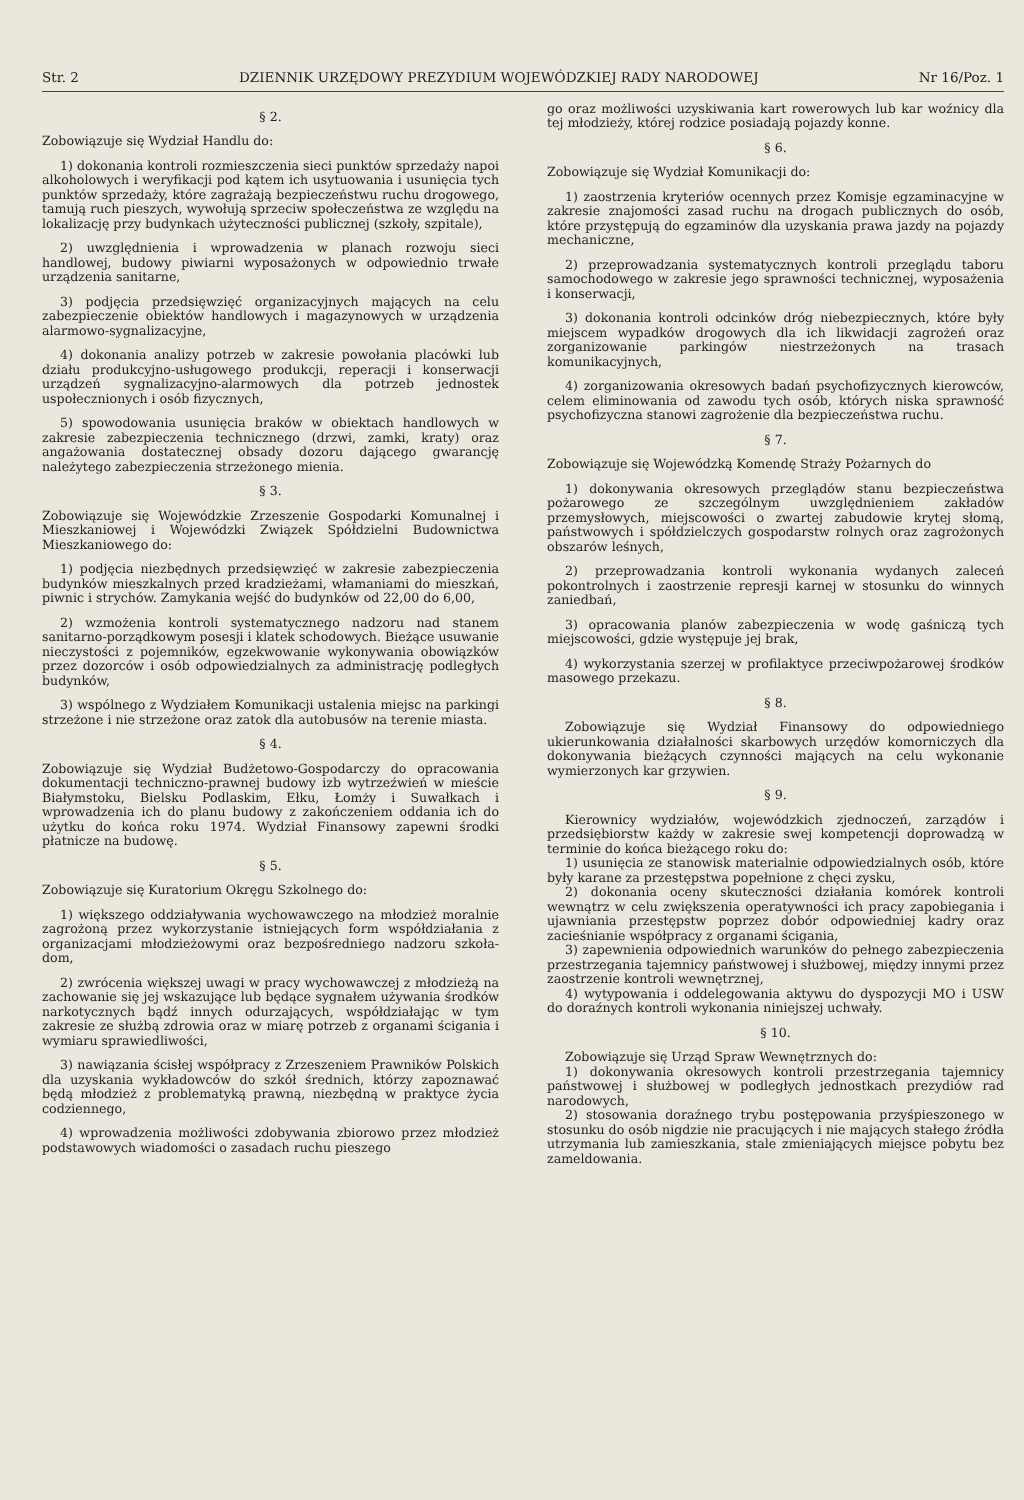Str. 2 DZIENNIK URZĘDOWY PREZYDIUM WOJEWÓDZKIEJ RADY NARODOWEJ Nr 16/Poz. 1
§ 2.
Zobowiązuje się Wydział Handlu do:
1) dokonania kontroli rozmieszczenia sieci punktów sprzedaży napoi alkoholowych i weryfikacji pod kątem ich usytuowania i usunięcia tych punktów sprzedaży, które zagrażają bezpieczeństwu ruchu drogowego, tamują ruch pieszych, wywołują sprzeciw społeczeństwa ze względu na lokalizację przy budynkach użyteczności publicznej (szkoły, szpitale),
2) uwzględnienia i wprowadzenia w planach rozwoju sieci handlowej, budowy piwiarni wyposażonych w odpowiednio trwałe urządzenia sanitarne,
3) podjęcia przedsięwzięć organizacyjnych mających na celu zabezpieczenie obiektów handlowych i magazynowych w urządzenia alarmowo-sygnalizacyjne,
4) dokonania analizy potrzeb w zakresie powołania placówki lub działu produkcyjno-usługowego produkcji, reperacji i konserwacji urządzeń sygnalizacyjno-alarmowych dla potrzeb jednostek uspołecznionych i osób fizycznych,
5) spowodowania usunięcia braków w obiektach handlowych w zakresie zabezpieczenia technicznego (drzwi, zamki, kraty) oraz angażowania dostatecznej obsady dozoru dającego gwarancję należytego zabezpieczenia strzeżonego mienia.
§ 3.
Zobowiązuje się Wojewódzkie Zrzeszenie Gospodarki Komunalnej i Mieszkaniowej i Wojewódzki Związek Spółdzielni Budownictwa Mieszkaniowego do:
1) podjęcia niezbędnych przedsięwzięć w zakresie zabezpieczenia budynków mieszkalnych przed kradzieżami, włamaniami do mieszkań, piwnic i strychów. Zamykania wejść do budynków od 22,00 do 6,00,
2) wzmożenia kontroli systematycznego nadzoru nad stanem sanitarno-porządkowym posesji i klatek schodowych. Bieżące usuwanie nieczystości z pojemników, egzekwowanie wykonywania obowiązków przez dozorców i osób odpowiedzialnych za administrację podległych budynków,
3) wspólnego z Wydziałem Komunikacji ustalenia miejsc na parkingi strzeżone i nie strzeżone oraz zatok dla autobusów na terenie miasta.
§ 4.
Zobowiązuje się Wydział Budżetowo-Gospodarczy do opracowania dokumentacji techniczno-prawnej budowy izb wytrzeźwień w mieście Białymstoku, Bielsku Podlaskim, Ełku, Łomży i Suwałkach i wprowadzenia ich do planu budowy z zakończeniem oddania ich do użytku do końca roku 1974. Wydział Finansowy zapewni środki płatnicze na budowę.
§ 5.
Zobowiązuje się Kuratorium Okręgu Szkolnego do:
1) większego oddziaływania wychowawczego na młodzież moralnie zagrożoną przez wykorzystanie istniejących form współdziałania z organizacjami młodzieżowymi oraz bezpośredniego nadzoru szkoła-dom,
2) zwrócenia większej uwagi w pracy wychowawczej z młodzieżą na zachowanie się jej wskazujące lub będące sygnałem używania środków narkotycznych bądź innych odurzających, współdziałając w tym zakresie ze służbą zdrowia oraz w miarę potrzeb z organami ścigania i wymiaru sprawiedliwości,
3) nawiązania ścisłej współpracy z Zrzeszeniem Prawników Polskich dla uzyskania wykładowców do szkół średnich, którzy zapoznawać będą młodzież z problematyką prawną, niezbędną w praktyce życia codziennego,
4) wprowadzenia możliwości zdobywania zbiorowo przez młodzież podstawowych wiadomości o zasadach ruchu pieszego
go oraz możliwości uzyskiwania kart rowerowych lub kar woźnicy dla tej młodzieży, której rodzice posiadają pojazdy konne.
§ 6.
Zobowiązuje się Wydział Komunikacji do:
1) zaostrzenia kryteriów ocennych przez Komisje egzaminacyjne w zakresie znajomości zasad ruchu na drogach publicznych do osób, które przystępują do egzaminów dla uzyskania prawa jazdy na pojazdy mechaniczne,
2) przeprowadzania systematycznych kontroli przeglądu taboru samochodowego w zakresie jego sprawności technicznej, wyposażenia i konserwacji,
3) dokonania kontroli odcinków dróg niebezpiecznych, które były miejscem wypadków drogowych dla ich likwidacji zagrożeń oraz zorganizowanie parkingów niestrzeżonych na trasach komunikacyjnych,
4) zorganizowania okresowych badań psychofizycznych kierowców, celem eliminowania od zawodu tych osób, których niska sprawność psychofizyczna stanowi zagrożenie dla bezpieczeństwa ruchu.
§ 7.
Zobowiązuje się Wojewódzką Komendę Straży Pożarnych do
1) dokonywania okresowych przeglądów stanu bezpieczeństwa pożarowego ze szczególnym uwzględnieniem zakładów przemysłowych, miejscowości o zwartej zabudowie krytej słomą, państwowych i spółdzielczych gospodarstw rolnych oraz zagrożonych obszarów leśnych,
2) przeprowadzania kontroli wykonania wydanych zaleceń pokontrolnych i zaostrzenie represji karnej w stosunku do winnych zaniedbań,
3) opracowania planów zabezpieczenia w wodę gaśniczą tych miejscowości, gdzie występuje jej brak,
4) wykorzystania szerzej w profilaktyce przeciwpożarowej środków masowego przekazu.
§ 8.
Zobowiązuje się Wydział Finansowy do odpowiedniego ukierunkowania działalności skarbowych urzędów komorniczych dla dokonywania bieżących czynności mających na celu wykonanie wymierzonych kar grzywien.
§ 9.
Kierownicy wydziałów, wojewódzkich zjednoczeń, zarządów i przedsiębiorstw każdy w zakresie swej kompetencji doprowadzą w terminie do końca bieżącego roku do:
1) usunięcia ze stanowisk materialnie odpowiedzialnych osób, które były karane za przestępstwa popełnione z chęci zysku,
2) dokonania oceny skuteczności działania komórek kontroli wewnątrz w celu zwiększenia operatywności ich pracy zapobiegania i ujawniania przestępstw poprzez dobór odpowiedniej kadry oraz zacieśnianie współpracy z organami ścigania,
3) zapewnienia odpowiednich warunków do pełnego zabezpieczenia przestrzegania tajemnicy państwowej i służbowej, między innymi przez zaostrzenie kontroli wewnętrznej,
4) wytypowania i oddelegowania aktywu do dyspozycji MO i USW do doraźnych kontroli wykonania niniejszej uchwały.
§ 10.
Zobowiązuje się Urząd Spraw Wewnętrznych do:
1) dokonywania okresowych kontroli przestrzegania tajemnicy państwowej i służbowej w podległych jednostkach prezydiów rad narodowych,
2) stosowania doraźnego trybu postępowania przyśpieszonego w stosunku do osób nigdzie nie pracujących i nie mających stałego źródła utrzymania lub zamieszkania, stale zmieniających miejsce pobytu bez zameldowania.